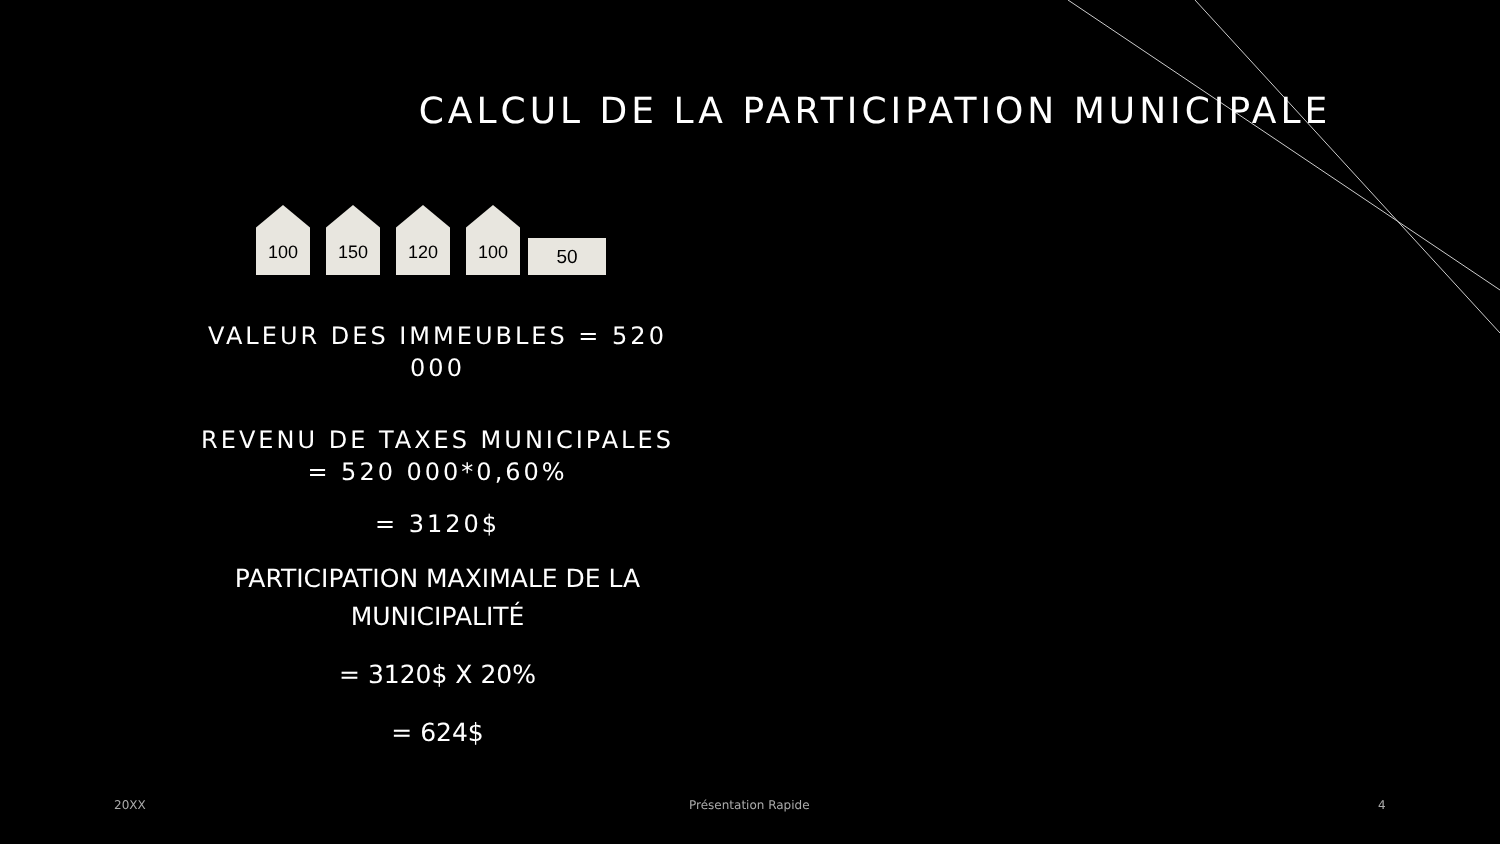CALCUL DE LA PARTICIPATION MUNICIPALE
100
150
120
100
50
VALEUR DES IMMEUBLES = 520 000
REVENU DE TAXES MUNICIPALES = 520 000*0,60%
= 3120$
PARTICIPATION MAXIMALE DE LA MUNICIPALITÉ
= 3120$ X 20%
= 624$
20XX Présentation Rapide 4